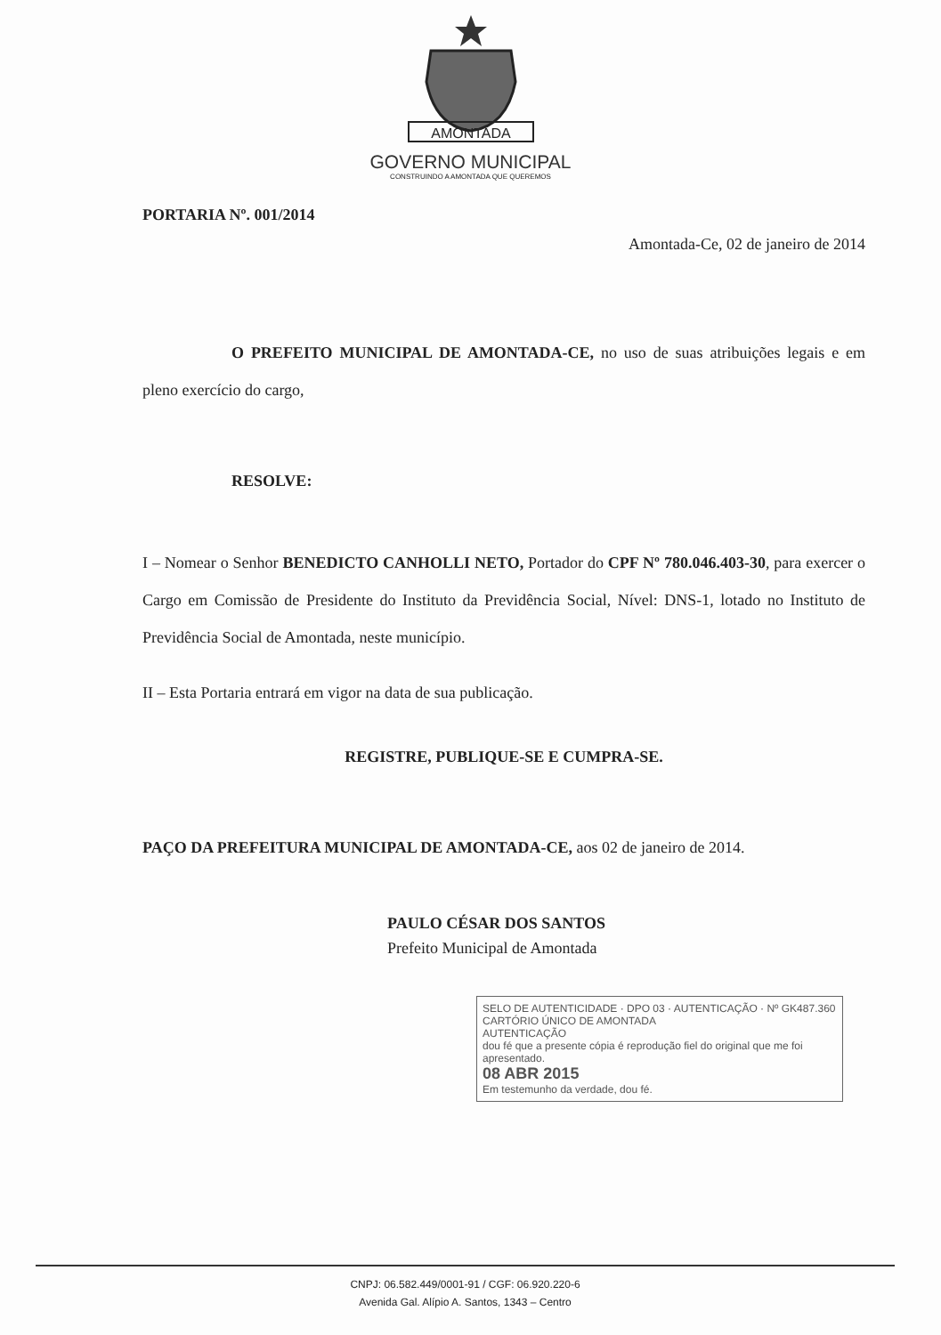AMONTADA
GOVERNO MUNICIPAL
CONSTRUINDO A AMONTADA QUE QUEREMOS
PORTARIA Nº. 001/2014
Amontada-Ce, 02 de janeiro de 2014
O PREFEITO MUNICIPAL DE AMONTADA-CE, no uso de suas atribuições legais e em pleno exercício do cargo,
RESOLVE:
I – Nomear o Senhor BENEDICTO CANHOLLI NETO, Portador do CPF Nº 780.046.403-30, para exercer o Cargo em Comissão de Presidente do Instituto da Previdência Social, Nível: DNS-1, lotado no Instituto de Previdência Social de Amontada, neste município.
II – Esta Portaria entrará em vigor na data de sua publicação.
REGISTRE, PUBLIQUE-SE E CUMPRA-SE.
PAÇO DA PREFEITURA MUNICIPAL DE AMONTADA-CE, aos 02 de janeiro de 2014.
PAULO CÉSAR DOS SANTOS
Prefeito Municipal de Amontada
SELO DE AUTENTICIDADE · DPO 03 · AUTENTICAÇÃO · Nº GK487.360
CARTÓRIO ÚNICO DE AMONTADA
AUTENTICAÇÃO
dou fé que a presente cópia é reprodução fiel do original que me foi apresentado.
08 ABR 2015
Em testemunho da verdade, dou fé.
CNPJ: 06.582.449/0001-91 / CGF: 06.920.220-6
Avenida Gal. Alípio A. Santos, 1343 – Centro